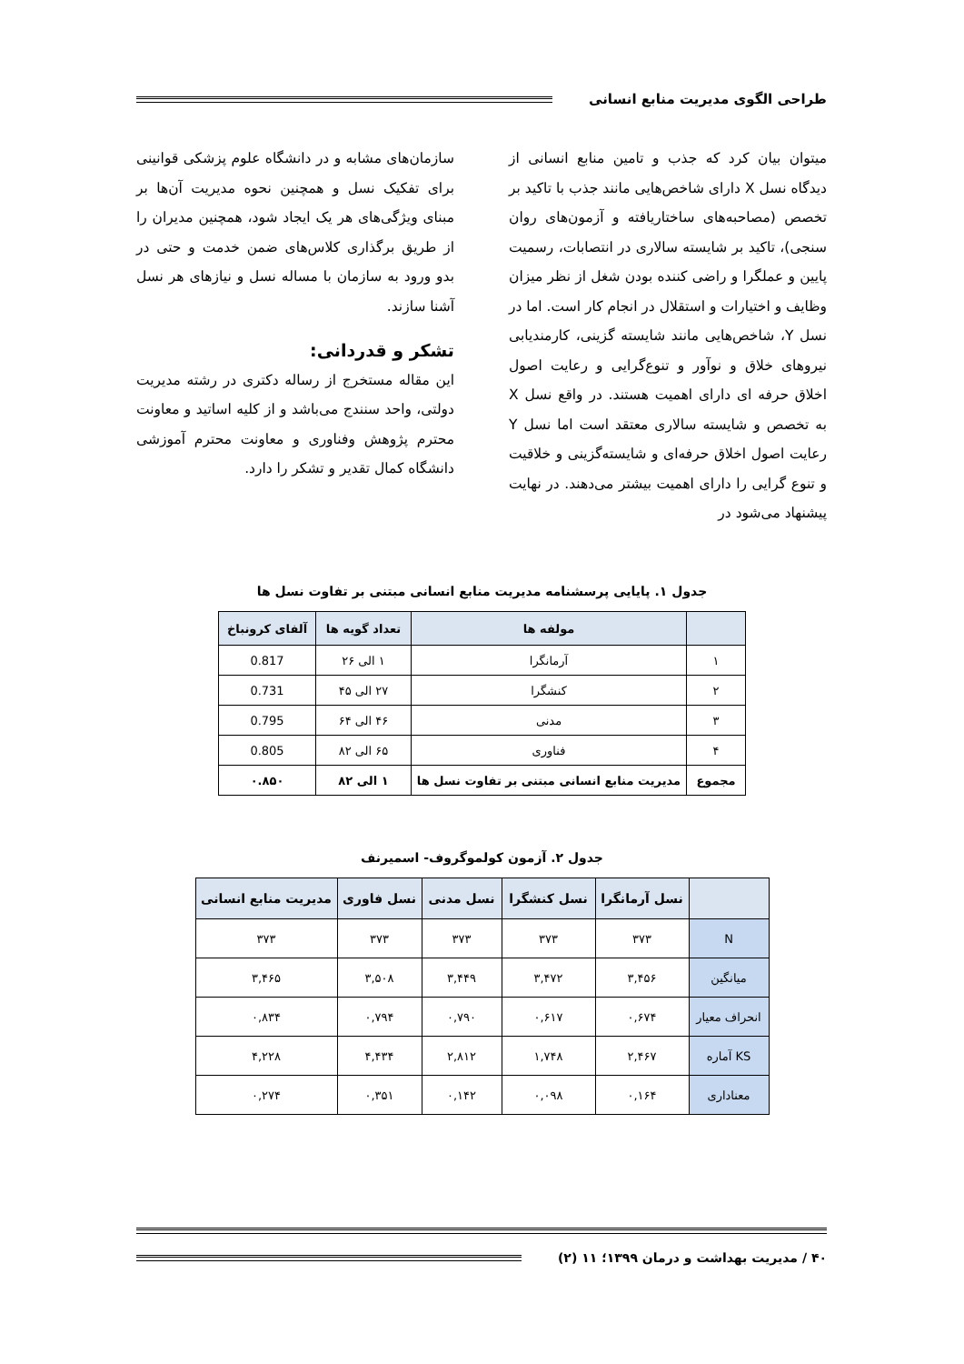طراحی الگوی مدیریت منابع انسانی
میتوان بیان کرد که جذب و تامین منابع انسانی از دیدگاه نسل X دارای شاخص‌هایی مانند جذب با تاکید بر تخصص (مصاحبه‌های ساختاریافته و آزمون‌های روان سنجی)، تاکید بر شایسته سالاری در انتصابات، رسمیت پایین و عملگرا و راضی کننده بودن شغل از نظر میزان وظایف و اختیارات و استقلال در انجام کار است. اما در نسل Y، شاخص‌هایی مانند شایسته گزینی، کارمندیابی نیروهای خلاق و نوآور و تنوع‌گرایی و رعایت اصول اخلاق حرفه ای دارای اهمیت هستند. در واقع نسل X به تخصص و شایسته سالاری معتقد است اما نسل Y رعایت اصول اخلاق حرفه‌ای و شایسته‌گزینی و خلاقیت و تنوع گرایی را دارای اهمیت بیشتر می‌دهند. در نهایت پیشنهاد می‌شود در
سازمان‌های مشابه و در دانشگاه علوم پزشکی قوانینی برای تفکیک نسل و همچنین نحوه مدیریت آن‌ها بر مبنای ویژگی‌های هر یک ایجاد شود، همچنین مدیران را از طریق برگذاری کلاس‌های ضمن خدمت و حتی در بدو ورود به سازمان با مساله نسل و نیازهای هر نسل آشنا سازند.
تشکر و قدردانی:
این مقاله مستخرج از رساله دکتری در رشته مدیریت دولتی، واحد سنندج می‌باشد و از کلیه اساتید و معاونت محترم پژوهش وفناوری و معاونت محترم آموزشی دانشگاه کمال تقدیر و تشکر را دارد.
جدول ۱. پایایی پرسشنامه مدیریت منابع انسانی مبتنی بر تفاوت نسل ها
| | مولفه ها | تعداد گویه ها | آلفای کرونباخ |
| --- | --- | --- | --- |
| ۱ | آرمانگرا | ۱ الی ۲۶ | 0.817 |
| ۲ | کنشگرا | ۲۷ الی ۴۵ | 0.731 |
| ۳ | مدنی | ۴۶ الی ۶۴ | 0.795 |
| ۴ | فناوری | ۶۵ الی ۸۲ | 0.805 |
| مجموع | مدیریت منابع انسانی مبتنی بر تفاوت نسل ها | ۱ الی ۸۲ | ۰.۸۵۰ |
جدول ۲. آزمون کولموگروف- اسمیرنف
| | نسل آرمانگرا | نسل کنشگرا | نسل مدنی | نسل فاوری | مدیریت منابع انسانی |
| --- | --- | --- | --- | --- | --- |
| N | ۳۷۳ | ۳۷۳ | ۳۷۳ | ۳۷۳ | ۳۷۳ |
| میانگین | ۳,۴۵۶ | ۳,۴۷۲ | ۳,۴۴۹ | ۳,۵۰۸ | ۳,۴۶۵ |
| انحراف معیار | ۰,۶۷۴ | ۰,۶۱۷ | ۰,۷۹۰ | ۰,۷۹۴ | ۰,۸۳۴ |
| KS آماره | ۲,۴۶۷ | ۱,۷۴۸ | ۲,۸۱۲ | ۴,۴۳۴ | ۴,۲۲۸ |
| معناداری | ۰,۱۶۴ | ۰,۰۹۸ | ۰,۱۴۲ | ۰,۳۵۱ | ۰,۲۷۴ |
۴۰ / مدیریت بهداشت و درمان ۱۳۹۹؛ ۱۱ (۲)